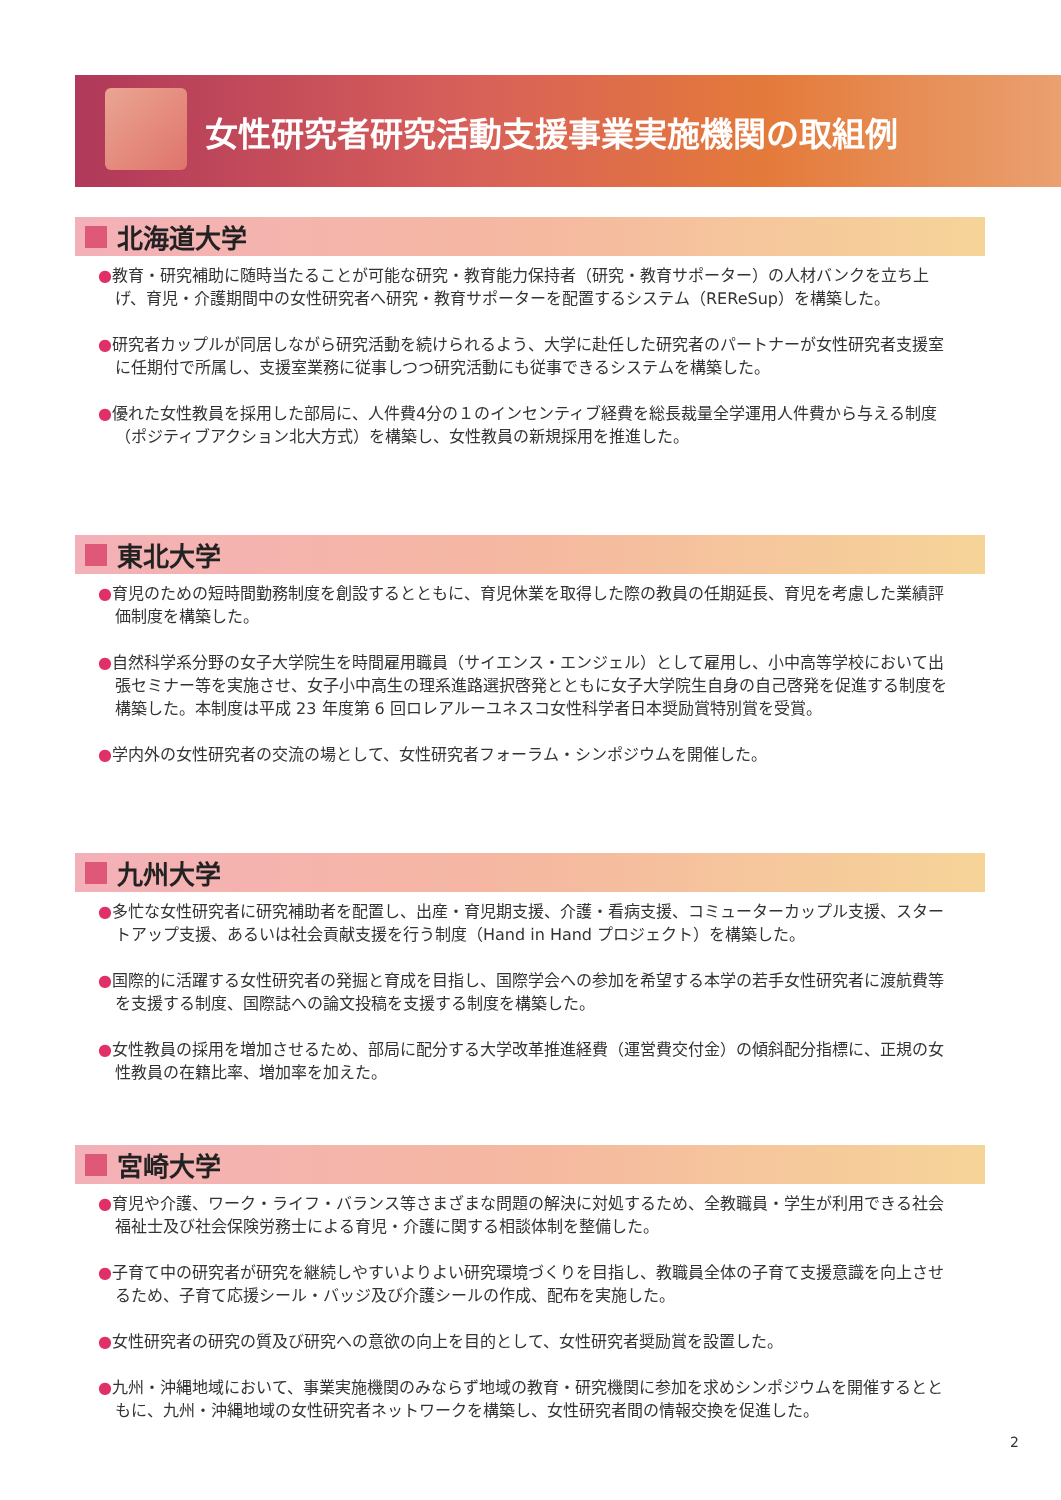女性研究者研究活動支援事業実施機関の取組例
北海道大学
●教育・研究補助に随時当たることが可能な研究・教育能力保持者（研究・教育サポーター）の人材バンクを立ち上げ、育児・介護期間中の女性研究者へ研究・教育サポーターを配置するシステム（REReSup）を構築した。
●研究者カップルが同居しながら研究活動を続けられるよう、大学に赴任した研究者のパートナーが女性研究者支援室に任期付で所属し、支援室業務に従事しつつ研究活動にも従事できるシステムを構築した。
●優れた女性教員を採用した部局に、人件費4分の１のインセンティブ経費を総長裁量全学運用人件費から与える制度（ポジティブアクション北大方式）を構築し、女性教員の新規採用を推進した。
東北大学
●育児のための短時間勤務制度を創設するとともに、育児休業を取得した際の教員の任期延長、育児を考慮した業績評価制度を構築した。
●自然科学系分野の女子大学院生を時間雇用職員（サイエンス・エンジェル）として雇用し、小中高等学校において出張セミナー等を実施させ、女子小中高生の理系進路選択啓発とともに女子大学院生自身の自己啓発を促進する制度を構築した。本制度は平成 23 年度第 6 回ロレアルーユネスコ女性科学者日本奨励賞特別賞を受賞。
●学内外の女性研究者の交流の場として、女性研究者フォーラム・シンポジウムを開催した。
九州大学
●多忙な女性研究者に研究補助者を配置し、出産・育児期支援、介護・看病支援、コミューターカップル支援、スタートアップ支援、あるいは社会貢献支援を行う制度（Hand in Hand プロジェクト）を構築した。
●国際的に活躍する女性研究者の発掘と育成を目指し、国際学会への参加を希望する本学の若手女性研究者に渡航費等を支援する制度、国際誌への論文投稿を支援する制度を構築した。
●女性教員の採用を増加させるため、部局に配分する大学改革推進経費（運営費交付金）の傾斜配分指標に、正規の女性教員の在籍比率、増加率を加えた。
宮崎大学
●育児や介護、ワーク・ライフ・バランス等さまざまな問題の解決に対処するため、全教職員・学生が利用できる社会福祉士及び社会保険労務士による育児・介護に関する相談体制を整備した。
●子育て中の研究者が研究を継続しやすいよりよい研究環境づくりを目指し、教職員全体の子育て支援意識を向上させるため、子育て応援シール・バッジ及び介護シールの作成、配布を実施した。
●女性研究者の研究の質及び研究への意欲の向上を目的として、女性研究者奨励賞を設置した。
●九州・沖縄地域において、事業実施機関のみならず地域の教育・研究機関に参加を求めシンポジウムを開催するとともに、九州・沖縄地域の女性研究者ネットワークを構築し、女性研究者間の情報交換を促進した。
2